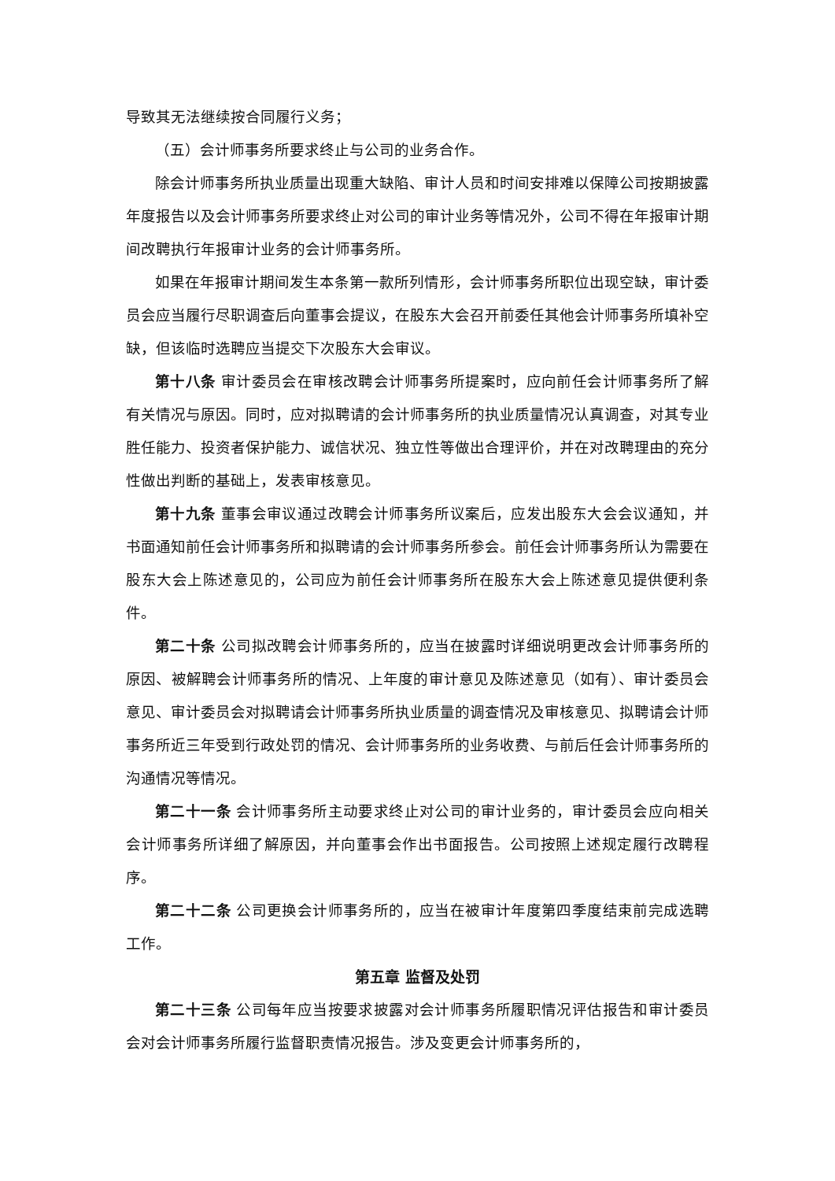导致其无法继续按合同履行义务；
（五）会计师事务所要求终止与公司的业务合作。
除会计师事务所执业质量出现重大缺陷、审计人员和时间安排难以保障公司按期披露年度报告以及会计师事务所要求终止对公司的审计业务等情况外，公司不得在年报审计期间改聘执行年报审计业务的会计师事务所。
如果在年报审计期间发生本条第一款所列情形，会计师事务所职位出现空缺，审计委员会应当履行尽职调查后向董事会提议，在股东大会召开前委任其他会计师事务所填补空缺，但该临时选聘应当提交下次股东大会审议。
第十八条 审计委员会在审核改聘会计师事务所提案时，应向前任会计师事务所了解有关情况与原因。同时，应对拟聘请的会计师事务所的执业质量情况认真调查，对其专业胜任能力、投资者保护能力、诚信状况、独立性等做出合理评价，并在对改聘理由的充分性做出判断的基础上，发表审核意见。
第十九条 董事会审议通过改聘会计师事务所议案后，应发出股东大会会议通知，并书面通知前任会计师事务所和拟聘请的会计师事务所参会。前任会计师事务所认为需要在股东大会上陈述意见的，公司应为前任会计师事务所在股东大会上陈述意见提供便利条件。
第二十条 公司拟改聘会计师事务所的，应当在披露时详细说明更改会计师事务所的原因、被解聘会计师事务所的情况、上年度的审计意见及陈述意见（如有）、审计委员会意见、审计委员会对拟聘请会计师事务所执业质量的调查情况及审核意见、拟聘请会计师事务所近三年受到行政处罚的情况、会计师事务所的业务收费、与前后任会计师事务所的沟通情况等情况。
第二十一条 会计师事务所主动要求终止对公司的审计业务的，审计委员会应向相关会计师事务所详细了解原因，并向董事会作出书面报告。公司按照上述规定履行改聘程序。
第二十二条 公司更换会计师事务所的，应当在被审计年度第四季度结束前完成选聘工作。
第五章 监督及处罚
第二十三条 公司每年应当按要求披露对会计师事务所履职情况评估报告和审计委员会对会计师事务所履行监督职责情况报告。涉及变更会计师事务所的，